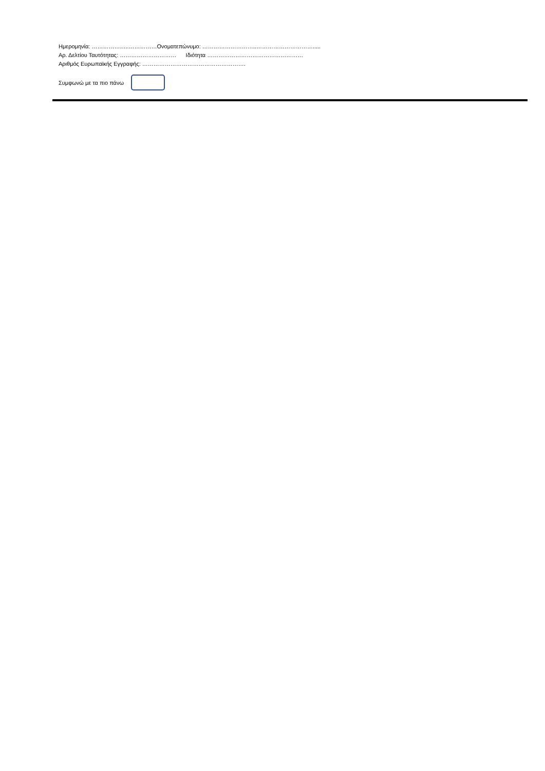Ημερομηνία: ………………..……………Ονοματεπώνυμο: ………………………..………………………….....
Αρ. Δελτίου Ταυτότητας: ………………………… Ιδιότητα ……………………………………………
Αριθμός Ευρωπαϊκής Εγγραφής: ……………………………………………….
Συμφωνώ με τα πιο πάνω